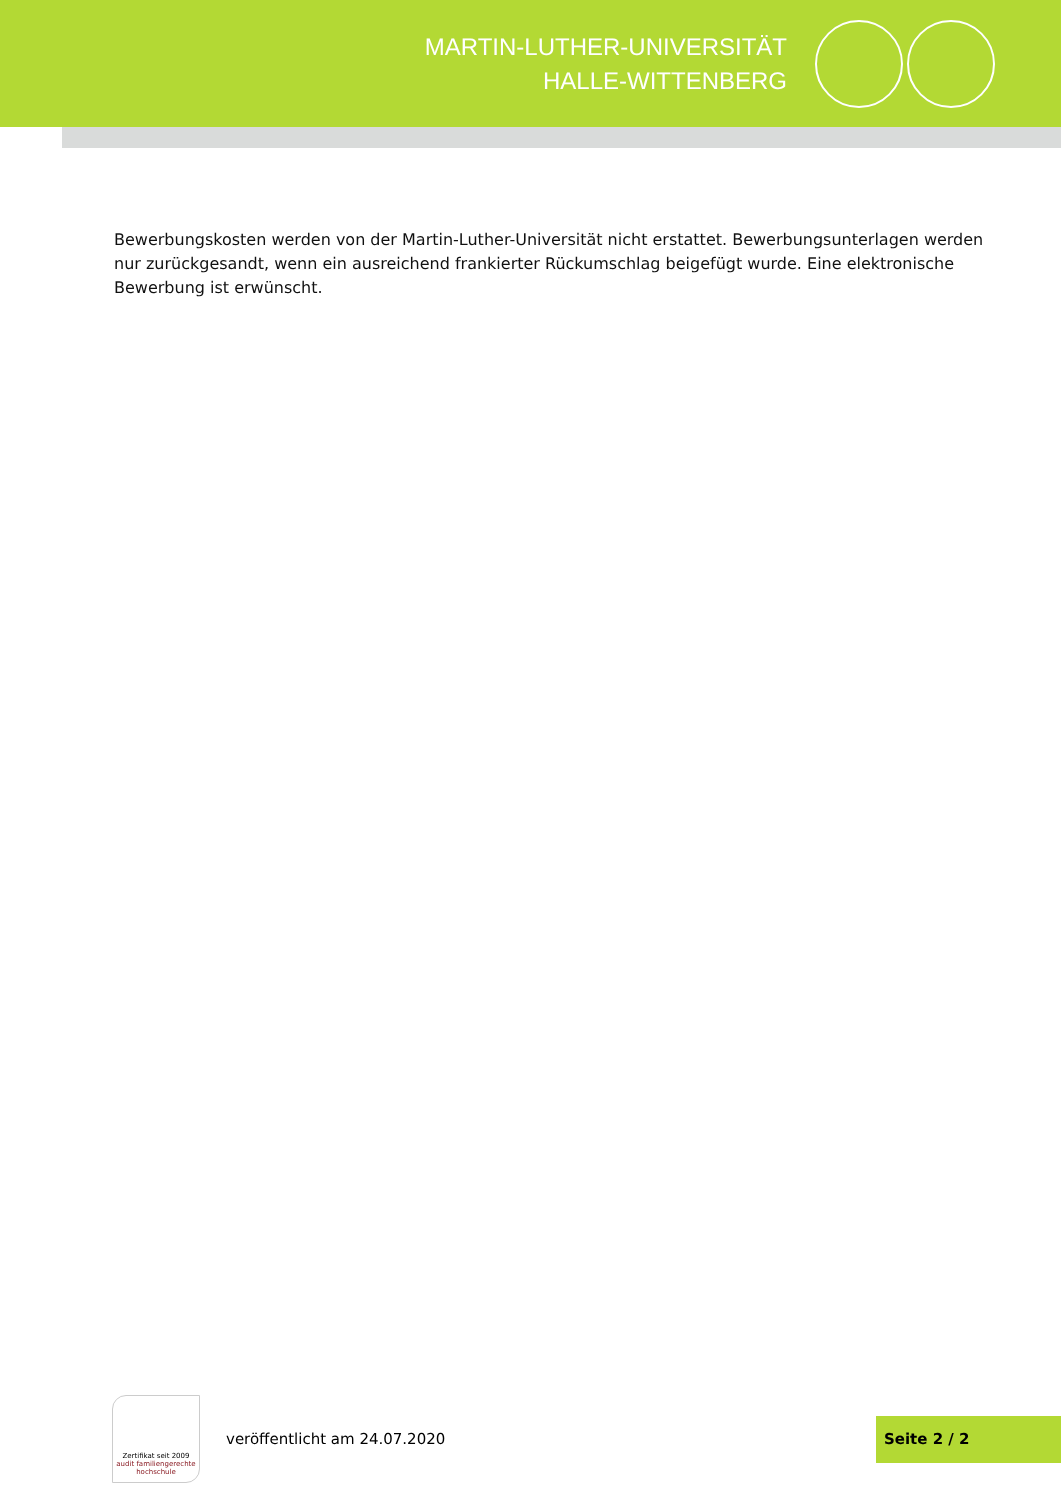MARTIN-LUTHER-UNIVERSITÄT
HALLE-WITTENBERG
Bewerbungskosten werden von der Martin-Luther-Universität nicht erstattet. Bewerbungsunterlagen werden nur zurückgesandt, wenn ein ausreichend frankierter Rückumschlag beigefügt wurde. Eine elektronische Bewerbung ist erwünscht.
Zertifikat seit 2009
audit familiengerechte hochschule
veröffentlicht am 24.07.2020
Seite 2 / 2